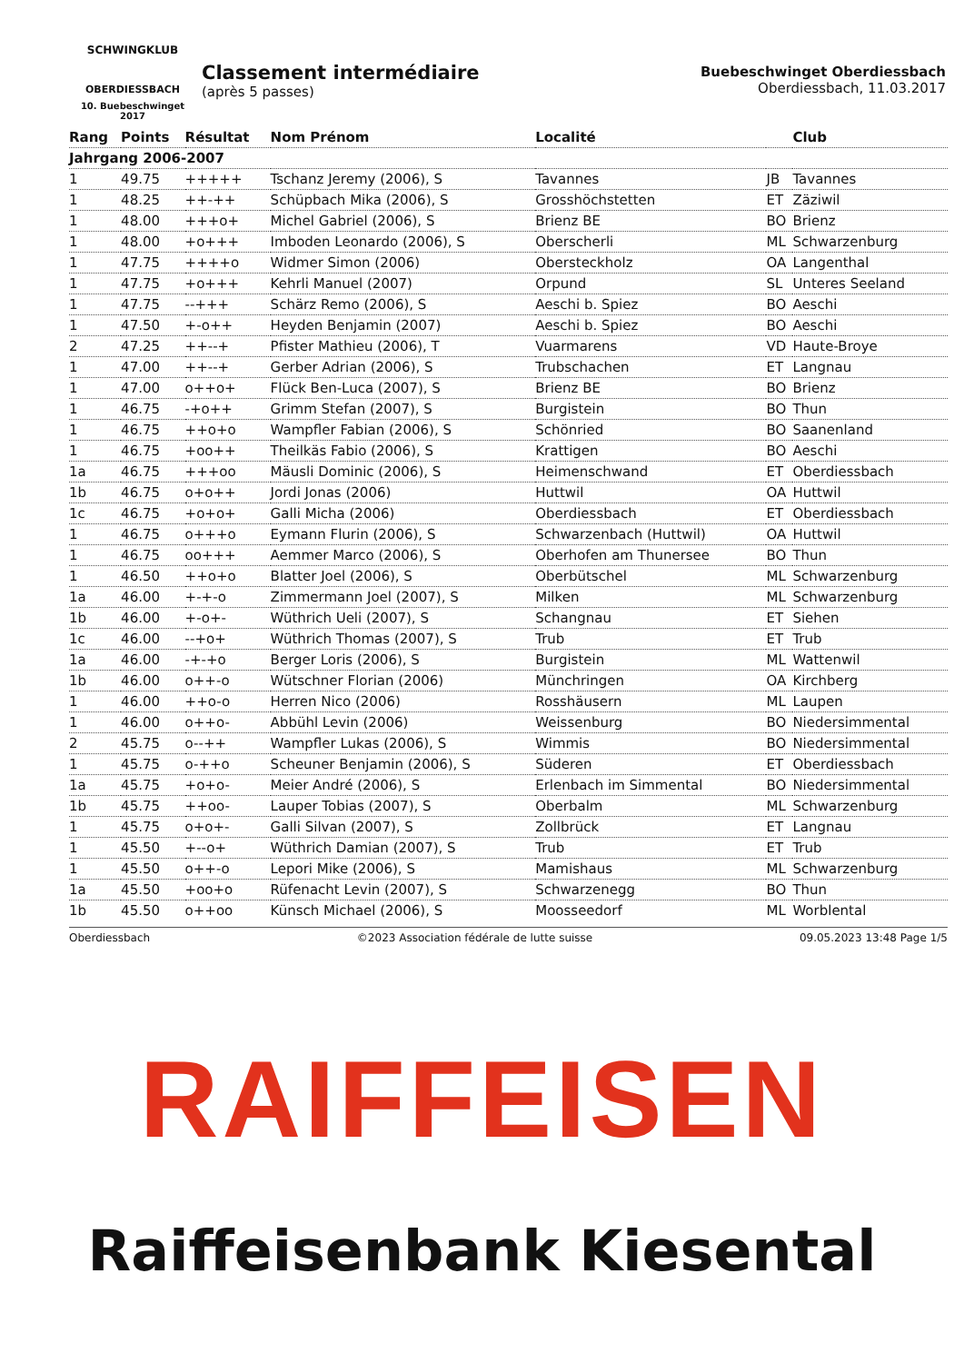SCHWINGKLUB
OBERDIESSBACH
10. Buebeschwinget 2017
Classement intermédiaire
(après 5 passes)
Buebeschwinget Oberdiessbach
Oberdiessbach, 11.03.2017
| Rang | Points | Résultat | Nom Prénom | Localité | | Club |
| --- | --- | --- | --- | --- | --- | --- |
| Jahrgang 2006-2007 | | | | | | |
| 1 | 49.75 | +++++ | Tschanz Jeremy (2006), S | Tavannes | JB | Tavannes |
| 1 | 48.25 | ++-++ | Schüpbach Mika (2006), S | Grosshöchstetten | ET | Zäziwil |
| 1 | 48.00 | +++o+ | Michel Gabriel (2006), S | Brienz BE | BO | Brienz |
| 1 | 48.00 | +o+++ | Imboden Leonardo (2006), S | Oberscherli | ML | Schwarzenburg |
| 1 | 47.75 | ++++o | Widmer Simon (2006) | Obersteckholz | OA | Langenthal |
| 1 | 47.75 | +o+++ | Kehrli Manuel (2007) | Orpund | SL | Unteres Seeland |
| 1 | 47.75 | --+++ | Schärz Remo (2006), S | Aeschi b. Spiez | BO | Aeschi |
| 1 | 47.50 | +-o++ | Heyden Benjamin (2007) | Aeschi b. Spiez | BO | Aeschi |
| 2 | 47.25 | ++--+ | Pfister Mathieu (2006), T | Vuarmarens | VD | Haute-Broye |
| 1 | 47.00 | ++--+ | Gerber Adrian (2006), S | Trubschachen | ET | Langnau |
| 1 | 47.00 | o++o+ | Flück Ben-Luca (2007), S | Brienz BE | BO | Brienz |
| 1 | 46.75 | -+o++ | Grimm Stefan (2007), S | Burgistein | BO | Thun |
| 1 | 46.75 | ++o+o | Wampfler Fabian (2006), S | Schönried | BO | Saanenland |
| 1 | 46.75 | +oo++ | Theilkäs Fabio (2006), S | Krattigen | BO | Aeschi |
| 1a | 46.75 | +++oo | Mäusli Dominic (2006), S | Heimenschwand | ET | Oberdiessbach |
| 1b | 46.75 | o+o++ | Jordi Jonas (2006) | Huttwil | OA | Huttwil |
| 1c | 46.75 | +o+o+ | Galli Micha (2006) | Oberdiessbach | ET | Oberdiessbach |
| 1 | 46.75 | o+++o | Eymann Flurin (2006), S | Schwarzenbach (Huttwil) | OA | Huttwil |
| 1 | 46.75 | oo+++ | Aemmer Marco (2006), S | Oberhofen am Thunersee | BO | Thun |
| 1 | 46.50 | ++o+o | Blatter Joel (2006), S | Oberbütschel | ML | Schwarzenburg |
| 1a | 46.00 | +-+-o | Zimmermann Joel (2007), S | Milken | ML | Schwarzenburg |
| 1b | 46.00 | +-o+- | Wüthrich Ueli (2007), S | Schangnau | ET | Siehen |
| 1c | 46.00 | --+o+ | Wüthrich Thomas (2007), S | Trub | ET | Trub |
| 1a | 46.00 | -+-+o | Berger Loris (2006), S | Burgistein | ML | Wattenwil |
| 1b | 46.00 | o++-o | Wütschner Florian (2006) | Münchringen | OA | Kirchberg |
| 1 | 46.00 | ++o-o | Herren Nico (2006) | Rosshäusern | ML | Laupen |
| 1 | 46.00 | o++o- | Abbühl Levin (2006) | Weissenburg | BO | Niedersimmental |
| 2 | 45.75 | o--++ | Wampfler Lukas (2006), S | Wimmis | BO | Niedersimmental |
| 1 | 45.75 | o-++o | Scheuner Benjamin (2006), S | Süderen | ET | Oberdiessbach |
| 1a | 45.75 | +o+o- | Meier André (2006), S | Erlenbach im Simmental | BO | Niedersimmental |
| 1b | 45.75 | ++oo- | Lauper Tobias (2007), S | Oberbalm | ML | Schwarzenburg |
| 1 | 45.75 | o+o+- | Galli Silvan (2007), S | Zollbrück | ET | Langnau |
| 1 | 45.50 | +--o+ | Wüthrich Damian (2007), S | Trub | ET | Trub |
| 1 | 45.50 | o++-o | Lepori Mike (2006), S | Mamishaus | ML | Schwarzenburg |
| 1a | 45.50 | +oo+o | Rüfenacht Levin (2007), S | Schwarzenegg | BO | Thun |
| 1b | 45.50 | o++oo | Künsch Michael (2006), S | Moosseedorf | ML | Worblental |
Oberdiessbach ©2023 Association fédérale de lutte suisse 09.05.2023 13:48 Page 1/5
RAIFFEISEN
Raiffeisenbank Kiesental